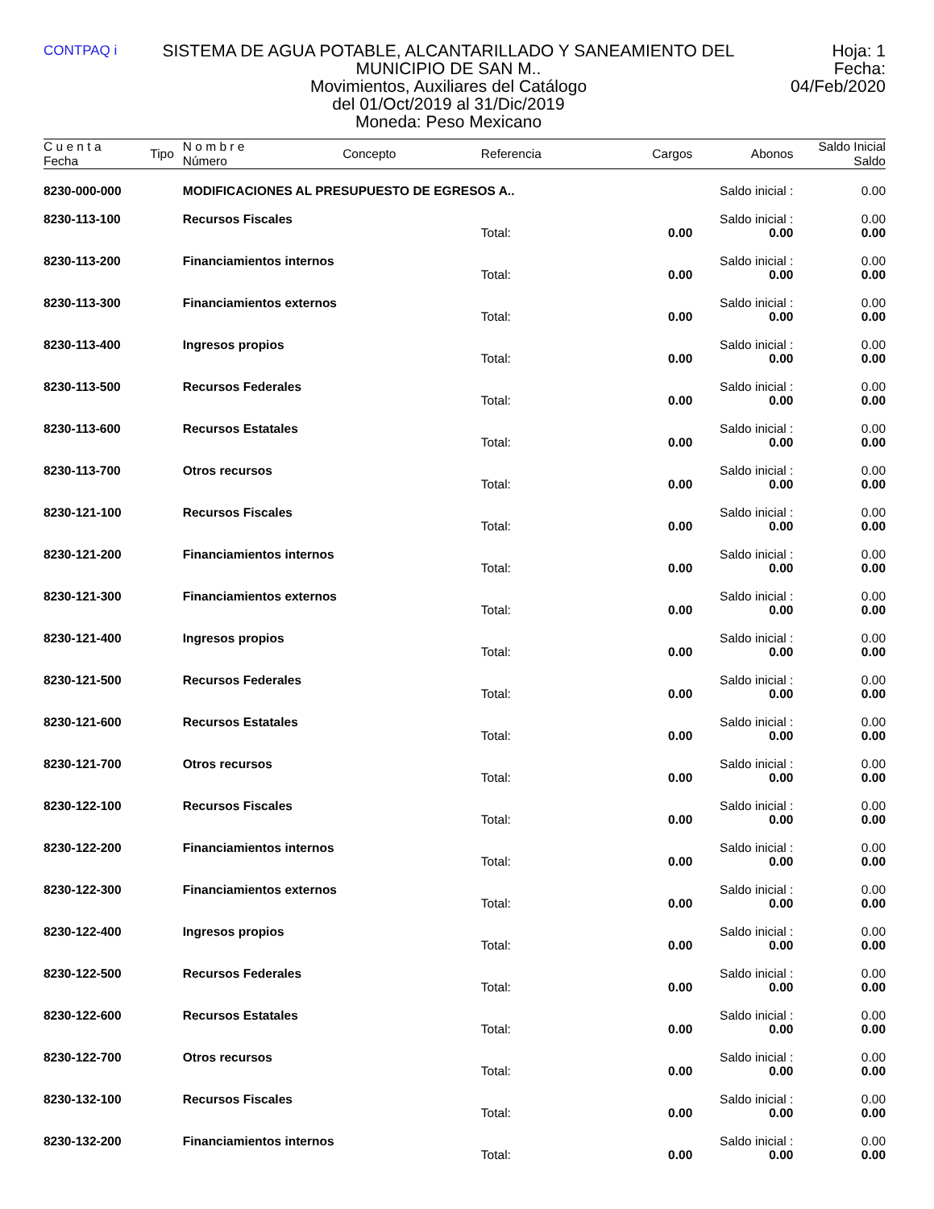CONTPAQ i
SISTEMA DE AGUA POTABLE, ALCANTARILLADO Y SANEAMIENTO DEL MUNICIPIO DE SAN M..
Movimientos, Auxiliares del Catálogo
del 01/Oct/2019 al 31/Dic/2019
Moneda: Peso Mexicano
Hoja: 1
Fecha: 04/Feb/2020
| C u e n t a Fecha | Tipo | N o m b r e Número | Concepto | Referencia | Cargos | Abonos | Saldo Inicial Saldo |
| --- | --- | --- | --- | --- | --- | --- | --- |
| 8230-000-000 | | MODIFICACIONES AL PRESUPUESTO DE EGRESOS A.. | | | | Saldo inicial : | 0.00 |
| 8230-113-100 | | Recursos Fiscales | | | | Saldo inicial : | 0.00 |
| | | | | Total: | 0.00 | 0.00 | 0.00 |
| 8230-113-200 | | Financiamientos internos | | | | Saldo inicial : | 0.00 |
| | | | | Total: | 0.00 | 0.00 | 0.00 |
| 8230-113-300 | | Financiamientos externos | | | | Saldo inicial : | 0.00 |
| | | | | Total: | 0.00 | 0.00 | 0.00 |
| 8230-113-400 | | Ingresos propios | | | | Saldo inicial : | 0.00 |
| | | | | Total: | 0.00 | 0.00 | 0.00 |
| 8230-113-500 | | Recursos Federales | | | | Saldo inicial : | 0.00 |
| | | | | Total: | 0.00 | 0.00 | 0.00 |
| 8230-113-600 | | Recursos Estatales | | | | Saldo inicial : | 0.00 |
| | | | | Total: | 0.00 | 0.00 | 0.00 |
| 8230-113-700 | | Otros recursos | | | | Saldo inicial : | 0.00 |
| | | | | Total: | 0.00 | 0.00 | 0.00 |
| 8230-121-100 | | Recursos Fiscales | | | | Saldo inicial : | 0.00 |
| | | | | Total: | 0.00 | 0.00 | 0.00 |
| 8230-121-200 | | Financiamientos internos | | | | Saldo inicial : | 0.00 |
| | | | | Total: | 0.00 | 0.00 | 0.00 |
| 8230-121-300 | | Financiamientos externos | | | | Saldo inicial : | 0.00 |
| | | | | Total: | 0.00 | 0.00 | 0.00 |
| 8230-121-400 | | Ingresos propios | | | | Saldo inicial : | 0.00 |
| | | | | Total: | 0.00 | 0.00 | 0.00 |
| 8230-121-500 | | Recursos Federales | | | | Saldo inicial : | 0.00 |
| | | | | Total: | 0.00 | 0.00 | 0.00 |
| 8230-121-600 | | Recursos Estatales | | | | Saldo inicial : | 0.00 |
| | | | | Total: | 0.00 | 0.00 | 0.00 |
| 8230-121-700 | | Otros recursos | | | | Saldo inicial : | 0.00 |
| | | | | Total: | 0.00 | 0.00 | 0.00 |
| 8230-122-100 | | Recursos Fiscales | | | | Saldo inicial : | 0.00 |
| | | | | Total: | 0.00 | 0.00 | 0.00 |
| 8230-122-200 | | Financiamientos internos | | | | Saldo inicial : | 0.00 |
| | | | | Total: | 0.00 | 0.00 | 0.00 |
| 8230-122-300 | | Financiamientos externos | | | | Saldo inicial : | 0.00 |
| | | | | Total: | 0.00 | 0.00 | 0.00 |
| 8230-122-400 | | Ingresos propios | | | | Saldo inicial : | 0.00 |
| | | | | Total: | 0.00 | 0.00 | 0.00 |
| 8230-122-500 | | Recursos Federales | | | | Saldo inicial : | 0.00 |
| | | | | Total: | 0.00 | 0.00 | 0.00 |
| 8230-122-600 | | Recursos Estatales | | | | Saldo inicial : | 0.00 |
| | | | | Total: | 0.00 | 0.00 | 0.00 |
| 8230-122-700 | | Otros recursos | | | | Saldo inicial : | 0.00 |
| | | | | Total: | 0.00 | 0.00 | 0.00 |
| 8230-132-100 | | Recursos Fiscales | | | | Saldo inicial : | 0.00 |
| | | | | Total: | 0.00 | 0.00 | 0.00 |
| 8230-132-200 | | Financiamientos internos | | | | Saldo inicial : | 0.00 |
| | | | | Total: | 0.00 | 0.00 | 0.00 |